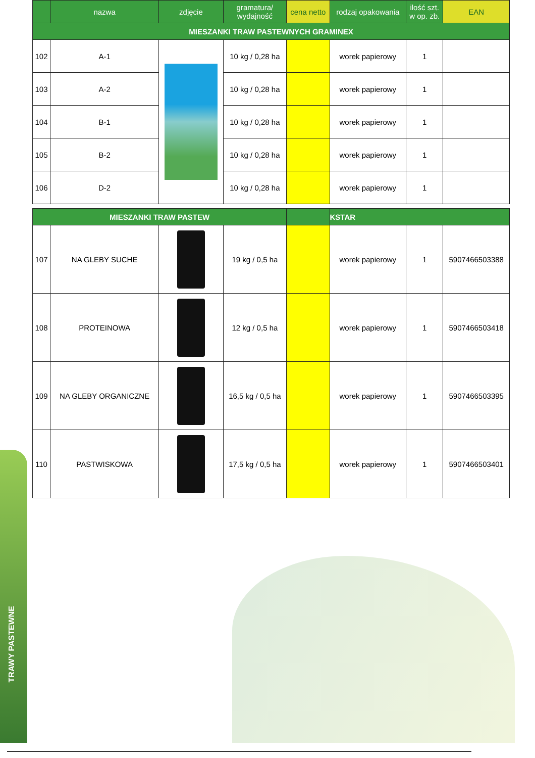TRAWY PASTEWNE
| | nazwa | zdjęcie | gramatura/ wydajność | cena netto | rodzaj opakowania | ilość szt. w op. zb. | EAN |
| --- | --- | --- | --- | --- | --- | --- | --- |
| MIESZANKI TRAW PASTEWNYCH GRAMINEX | | | | | | | |
| 102 | A-1 | | 10 kg / 0,28 ha | | worek papierowy | 1 | |
| 103 | A-2 | | 10 kg / 0,28 ha | | worek papierowy | 1 | |
| 104 | B-1 | | 10 kg / 0,28 ha | | worek papierowy | 1 | |
| 105 | B-2 | | 10 kg / 0,28 ha | | worek papierowy | 1 | |
| 106 | D-2 | | 10 kg / 0,28 ha | | worek papierowy | 1 | |
| MIESZANKI TRAW PASTEW | | | | | KSTAR | | |
| 107 | NA GLEBY SUCHE | | 19 kg / 0,5 ha | | worek papierowy | 1 | 5907466503388 |
| 108 | PROTEINOWA | | 12 kg / 0,5 ha | | worek papierowy | 1 | 5907466503418 |
| 109 | NA GLEBY ORGANICZNE | | 16,5 kg / 0,5 ha | | worek papierowy | 1 | 5907466503395 |
| 110 | PASTWISKOWA | | 17,5 kg / 0,5 ha | | worek papierowy | 1 | 5907466503401 |